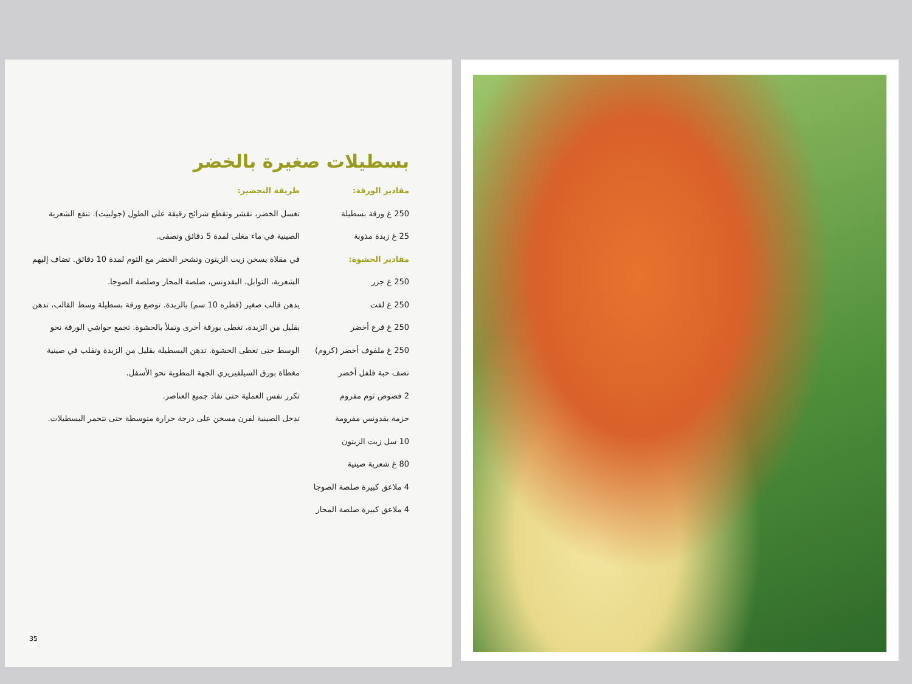بسطيلات صغيرة بالخضر
مقادير الورقة:
250 غ ورقة بسطيلة
25 غ زبدة مذوبة
مقادير الحشوة:
250 غ جزر
250 غ لفت
250 غ قرع أخضر
250 غ ملفوف أخضر (كروم)
نصف حبة فلفل أخضر
2 فصوص ثوم مفروم
حزمة بقدونس مفرومة
10 سل زيت الزيتون
80 غ شعرية صينية
4 ملاعق كبيرة صلصة الصوجا
4 ملاعق كبيرة صلصة المحار
طريقة التحضير:
تغسل الخضر، تقشر وتقطع شرائح رقيقة على الطول (جولييت). تنقع الشعرية الصينية في ماء مغلى لمدة 5 دقائق وتصفى.
في مقلاة يسخن زيت الزيتون وتشحر الخضر مع الثوم لمدة 10 دقائق. تضاف إليهم الشعرية، التوابل، البقدونس، صلصة المحار وصلصة الصوجا.
يدهن قالب صغير (قطره 10 سم) بالزبدة. توضع ورقة بسطيلة وسط القالب، تدهن بقليل من الزبدة، تغطى بورقة أخرى وتملأ بالحشوة. تجمع حواشي الورقة نحو الوسط حتى تغطى الحشوة. تدهن البسطيلة بقليل من الزبدة وتقلب في صينية مغطاة بورق السيلفيريزي الجهة المطوية نحو الأسفل.
تكرر نفس العملية حتى نفاذ جميع العناصر.
تدخل الصينية لفرن مسخن على درجة حرارة متوسطة حتى تتحمر البسطيلات.
35